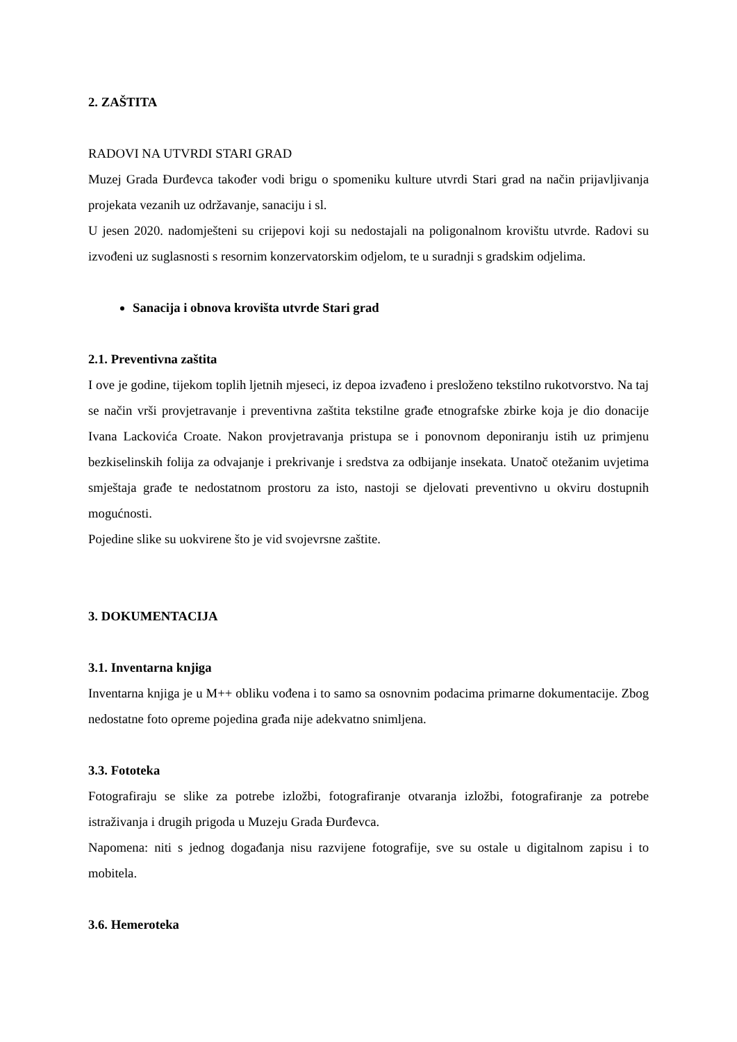2. ZAŠTITA
RADOVI NA UTVRDI STARI GRAD
Muzej Grada Đurđevca također vodi brigu o spomeniku kulture utvrdi Stari grad na način prijavljivanja projekata vezanih uz održavanje, sanaciju i sl.
U jesen 2020. nadomješteni su crijepovi koji su nedostajali na poligonalnom krovištu utvrde. Radovi su izvođeni uz suglasnosti s resornim konzervatorskim odjelom, te u suradnji s gradskim odjelima.
Sanacija i obnova krovišta utvrde Stari grad
2.1. Preventivna zaštita
I ove je godine, tijekom toplih ljetnih mjeseci, iz depoa izvađeno i presloženo tekstilno rukotvorstvo. Na taj se način vrši provjetravanje i preventivna zaštita tekstilne građe etnografske zbirke koja je dio donacije Ivana Lackovića Croate. Nakon provjetravanja pristupa se i ponovnom deponiranju istih uz primjenu bezkiselinskih folija za odvajanje i prekrivanje i sredstva za odbijanje insekata. Unatoč otežanim uvjetima smještaja građe te nedostatnom prostoru za isto, nastoji se djelovati preventivno u okviru dostupnih mogućnosti.
Pojedine slike su uokvirene što je vid svojevrsne zaštite.
3. DOKUMENTACIJA
3.1. Inventarna knjiga
Inventarna knjiga je u M++ obliku vođena i to samo sa osnovnim podacima primarne dokumentacije. Zbog nedostatne foto opreme pojedina građa nije adekvatno snimljena.
3.3. Fototeka
Fotografiraju se slike za potrebe izložbi, fotografiranje otvaranja izložbi, fotografiranje za potrebe istraživanja i drugih prigoda u Muzeju Grada Đurđevca.
Napomena: niti s jednog događanja nisu razvijene fotografije, sve su ostale u digitalnom zapisu i to mobitela.
3.6. Hemeroteka